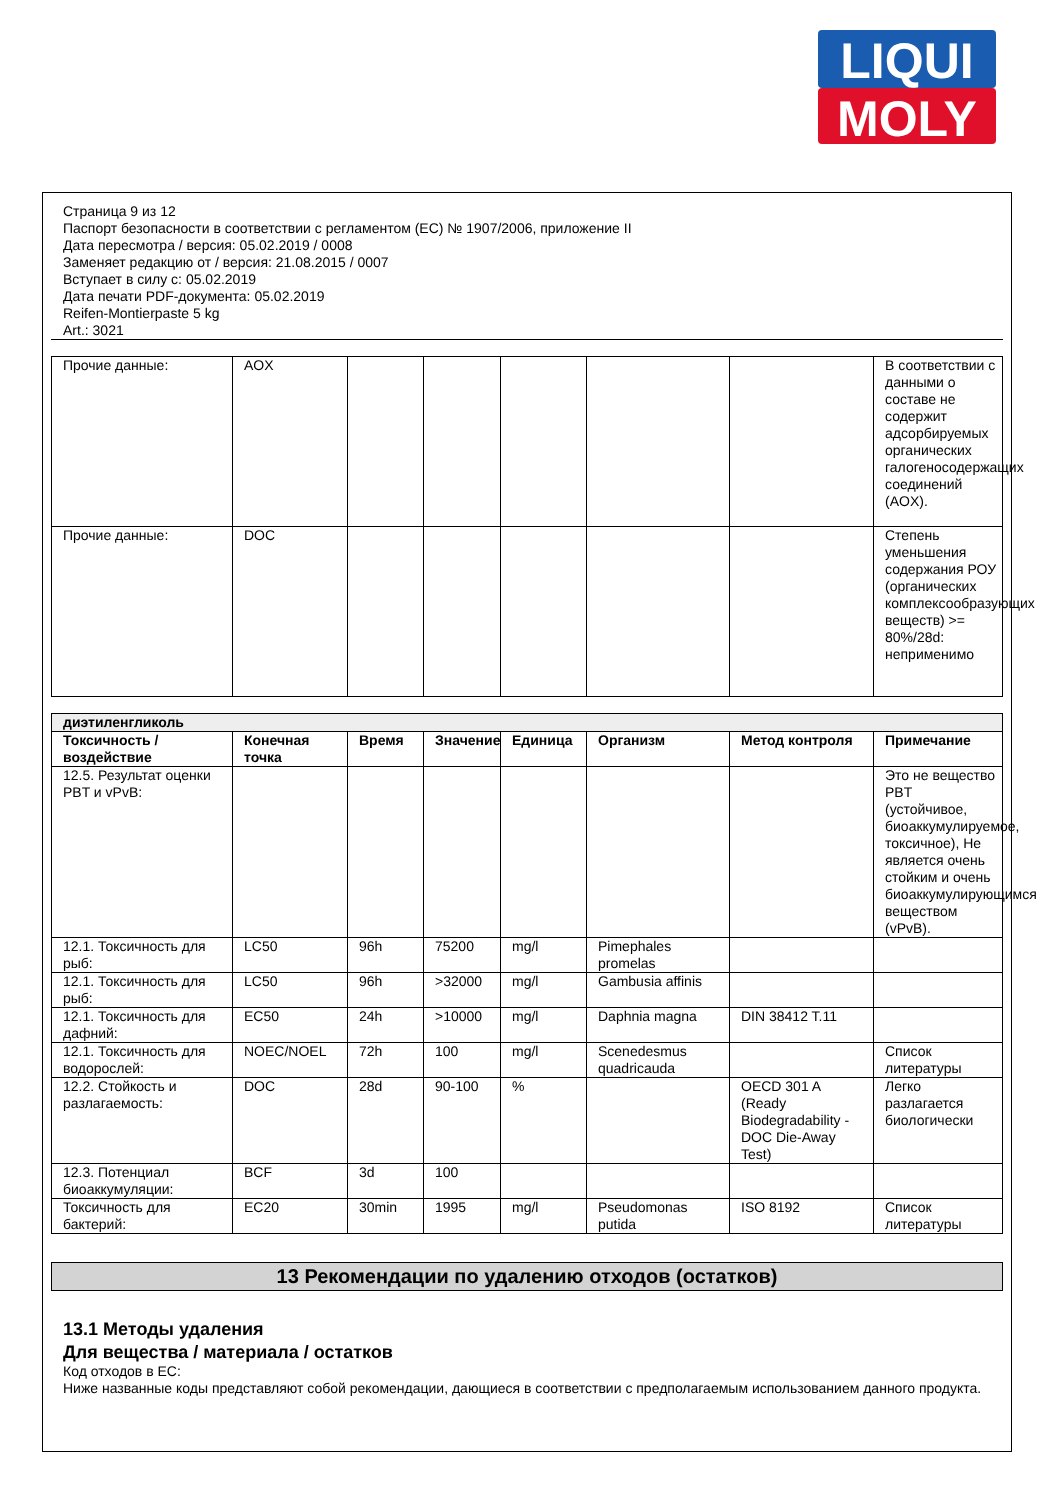LIQUI
MOLY
Страница 9 из 12
Паспорт безопасности в соответствии с регламентом (ЕС) № 1907/2006, приложение II
Дата пересмотра / версия: 05.02.2019 / 0008
Заменяет редакцию от / версия: 21.08.2015 / 0007
Вступает в силу с: 05.02.2019
Дата печати PDF-документа: 05.02.2019
Reifen-Montierpaste 5 kg
Art.: 3021
| Прочие данные: | AOX | | | | | | В соответствии с данными о составе не содержит адсорбируемых органических галогеносодержащих соединений (AOX). |
| Прочие данные: | DOC | | | | | | Степень уменьшения содержания РОУ (органических комплексообразующих веществ) >= 80%/28d: неприменимо |
| диэтиленгликоль | | | | | | | |
| --- | --- | --- | --- | --- | --- | --- | --- |
| Токсичность / воздействие | Конечная точка | Время | Значение | Единица | Организм | Метод контроля | Примечание |
| 12.5. Результат оценки PBT и vPvB: | | | | | | | Это не вещество PBT (устойчивое, биоаккумулируемое, токсичное), Не является очень стойким и очень биоаккумулирующимся веществом (vPvB). |
| 12.1. Токсичность для рыб: | LC50 | 96h | 75200 | mg/l | Pimephales promelas | | |
| 12.1. Токсичность для рыб: | LC50 | 96h | >32000 | mg/l | Gambusia affinis | | |
| 12.1. Токсичность для дафний: | EC50 | 24h | >10000 | mg/l | Daphnia magna | DIN 38412 T.11 | |
| 12.1. Токсичность для водорослей: | NOEC/NOEL | 72h | 100 | mg/l | Scenedesmus quadricauda | | Список литературы |
| 12.2. Стойкость и разлагаемость: | DOC | 28d | 90-100 | % | | OECD 301 A (Ready Biodegradability - DOC Die-Away Test) | Легко разлагается биологически |
| 12.3. Потенциал биоаккумуляции: | BCF | 3d | 100 | | | | |
| Токсичность для бактерий: | EC20 | 30min | 1995 | mg/l | Pseudomonas putida | ISO 8192 | Список литературы |
13 Рекомендации по удалению отходов (остатков)
13.1 Методы удаления
Для вещества / материала / остатков
Код отходов в ЕС:
Ниже названные коды представляют собой рекомендации, дающиеся в соответствии с предполагаемым использованием данного продукта.